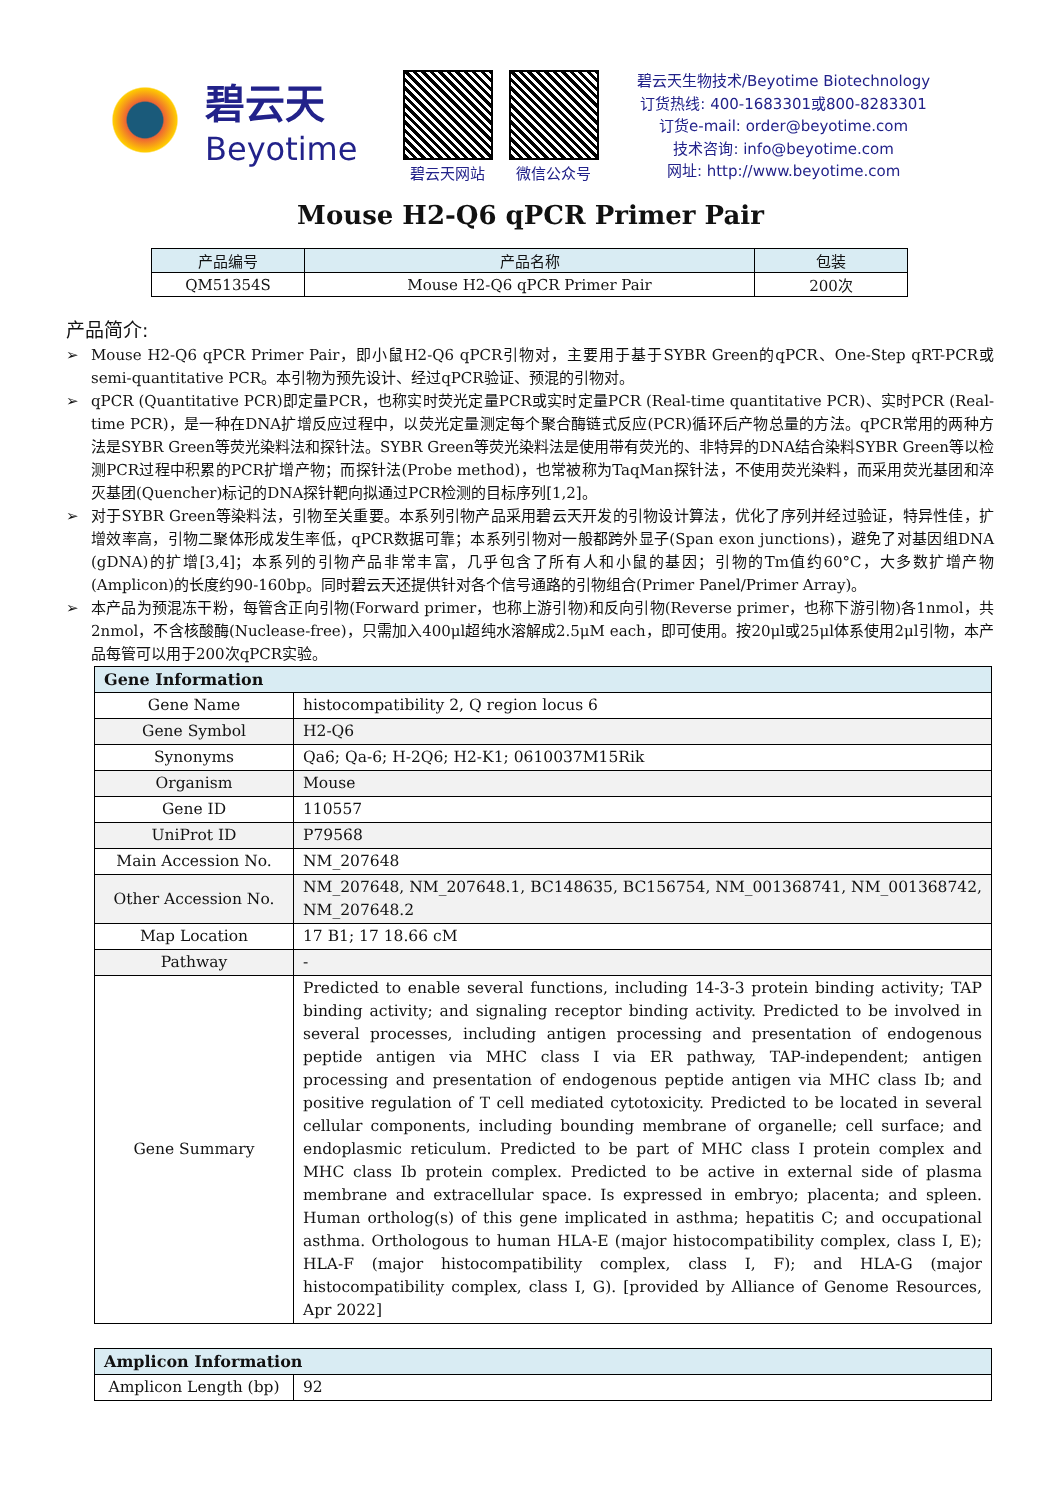碧云天
Beyotime
碧云天网站 微信公众号
碧云天生物技术/Beyotime Biotechnology
订货热线: 400-1683301或800-8283301
订货e-mail: order@beyotime.com
技术咨询: info@beyotime.com
网址: http://www.beyotime.com
Mouse H2-Q6 qPCR Primer Pair
| 产品编号 | 产品名称 | 包装 |
| --- | --- | --- |
| QM51354S | Mouse H2-Q6 qPCR Primer Pair | 200次 |
产品简介:
➢ Mouse H2-Q6 qPCR Primer Pair，即小鼠H2-Q6 qPCR引物对，主要用于基于SYBR Green的qPCR、One-Step qRT-PCR或semi-quantitative PCR。本引物为预先设计、经过qPCR验证、预混的引物对。
➢ qPCR (Quantitative PCR)即定量PCR，也称实时荧光定量PCR或实时定量PCR (Real-time quantitative PCR)、实时PCR (Real-time PCR)，是一种在DNA扩增反应过程中，以荧光定量测定每个聚合酶链式反应(PCR)循环后产物总量的方法。qPCR常用的两种方法是SYBR Green等荧光染料法和探针法。SYBR Green等荧光染料法是使用带有荧光的、非特异的DNA结合染料SYBR Green等以检测PCR过程中积累的PCR扩增产物；而探针法(Probe method)，也常被称为TaqMan探针法，不使用荧光染料，而采用荧光基团和淬灭基团(Quencher)标记的DNA探针靶向拟通过PCR检测的目标序列[1,2]。
➢ 对于SYBR Green等染料法，引物至关重要。本系列引物产品采用碧云天开发的引物设计算法，优化了序列并经过验证，特异性佳，扩增效率高，引物二聚体形成发生率低，qPCR数据可靠；本系列引物对一般都跨外显子(Span exon junctions)，避免了对基因组DNA (gDNA)的扩增[3,4]；本系列的引物产品非常丰富，几乎包含了所有人和小鼠的基因；引物的Tm值约60°C，大多数扩增产物(Amplicon)的长度约90-160bp。同时碧云天还提供针对各个信号通路的引物组合(Primer Panel/Primer Array)。
➢ 本产品为预混冻干粉，每管含正向引物(Forward primer，也称上游引物)和反向引物(Reverse primer，也称下游引物)各1nmol，共2nmol，不含核酸酶(Nuclease-free)，只需加入400μl超纯水溶解成2.5μM each，即可使用。按20μl或25μl体系使用2μl引物，本产品每管可以用于200次qPCR实验。
| Gene Information | |
| Gene Name | histocompatibility 2, Q region locus 6 |
| Gene Symbol | H2-Q6 |
| Synonyms | Qa6; Qa-6; H-2Q6; H2-K1; 0610037M15Rik |
| Organism | Mouse |
| Gene ID | 110557 |
| UniProt ID | P79568 |
| Main Accession No. | NM_207648 |
| Other Accession No. | NM_207648, NM_207648.1, BC148635, BC156754, NM_001368741, NM_001368742, NM_207648.2 |
| Map Location | 17 B1; 17 18.66 cM |
| Pathway | - |
| Gene Summary | Predicted to enable several functions, including 14-3-3 protein binding activity; TAP binding activity; and signaling receptor binding activity. Predicted to be involved in several processes, including antigen processing and presentation of endogenous peptide antigen via MHC class I via ER pathway, TAP-independent; antigen processing and presentation of endogenous peptide antigen via MHC class Ib; and positive regulation of T cell mediated cytotoxicity. Predicted to be located in several cellular components, including bounding membrane of organelle; cell surface; and endoplasmic reticulum. Predicted to be part of MHC class I protein complex and MHC class Ib protein complex. Predicted to be active in external side of plasma membrane and extracellular space. Is expressed in embryo; placenta; and spleen. Human ortholog(s) of this gene implicated in asthma; hepatitis C; and occupational asthma. Orthologous to human HLA-E (major histocompatibility complex, class I, E); HLA-F (major histocompatibility complex, class I, F); and HLA-G (major histocompatibility complex, class I, G). [provided by Alliance of Genome Resources, Apr 2022] |
| Amplicon Information | |
| Amplicon Length (bp) | 92 |